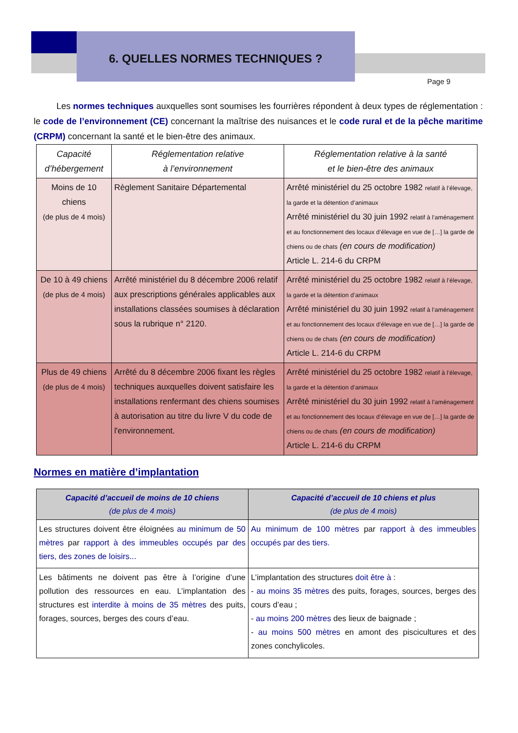6. QUELLES NORMES TECHNIQUES ?
Page 9
Les normes techniques auxquelles sont soumises les fourrières répondent à deux types de réglementation : le code de l’environnement (CE) concernant la maîtrise des nuisances et le code rural et de la pêche maritime (CRPM) concernant la santé et le bien-être des animaux.
| Capacité d’hébergement | Réglementation relative à l’environnement | Réglementation relative à la santé et le bien-être des animaux |
| --- | --- | --- |
| Moins de 10 chiens (de plus de 4 mois) | Règlement Sanitaire Départemental | Arrêté ministériel du 25 octobre 1982 relatif à l’élevage, la garde et la détention d’animaux Arrêté ministériel du 30 juin 1992 relatif à l’aménagement et au fonctionnement des locaux d’élevage en vue de […] la garde de chiens ou de chats (en cours de modification) Article L. 214-6 du CRPM |
| De 10 à 49 chiens (de plus de 4 mois) | Arrêté ministériel du 8 décembre 2006 relatif aux prescriptions générales applicables aux installations classées soumises à déclaration sous la rubrique n° 2120. | Arrêté ministériel du 25 octobre 1982 relatif à l’élevage, la garde et la détention d’animaux Arrêté ministériel du 30 juin 1992 relatif à l’aménagement et au fonctionnement des locaux d’élevage en vue de […] la garde de chiens ou de chats (en cours de modification) Article L. 214-6 du CRPM |
| Plus de 49 chiens (de plus de 4 mois) | Arrêté du 8 décembre 2006 fixant les règles techniques auxquelles doivent satisfaire les installations renfermant des chiens soumises à autorisation au titre du livre V du code de l'environnement. | Arrêté ministériel du 25 octobre 1982 relatif à l’élevage, la garde et la détention d’animaux Arrêté ministériel du 30 juin 1992 relatif à l’aménagement et au fonctionnement des locaux d’élevage en vue de […] la garde de chiens ou de chats (en cours de modification) Article L. 214-6 du CRPM |
Normes en matière d’implantation
| Capacité d’accueil de moins de 10 chiens (de plus de 4 mois) | Capacité d’accueil de 10 chiens et plus (de plus de 4 mois) |
| --- | --- |
| Les structures doivent être éloignées au minimum de 50 mètres par rapport à des immeubles occupés par des tiers, des zones de loisirs... | Au minimum de 100 mètres par rapport à des immeubles occupés par des tiers. |
| Les bâtiments ne doivent pas être à l’origine d’une pollution des ressources en eau. L’implantation des structures est interdite à moins de 35 mètres des puits, forages, sources, berges des cours d’eau. | L’implantation des structures doit être à : - au moins 35 mètres des puits, forages, sources, berges des cours d’eau ; - au moins 200 mètres des lieux de baignade ; - au moins 500 mètres en amont des piscicultures et des zones conchylicoles. |